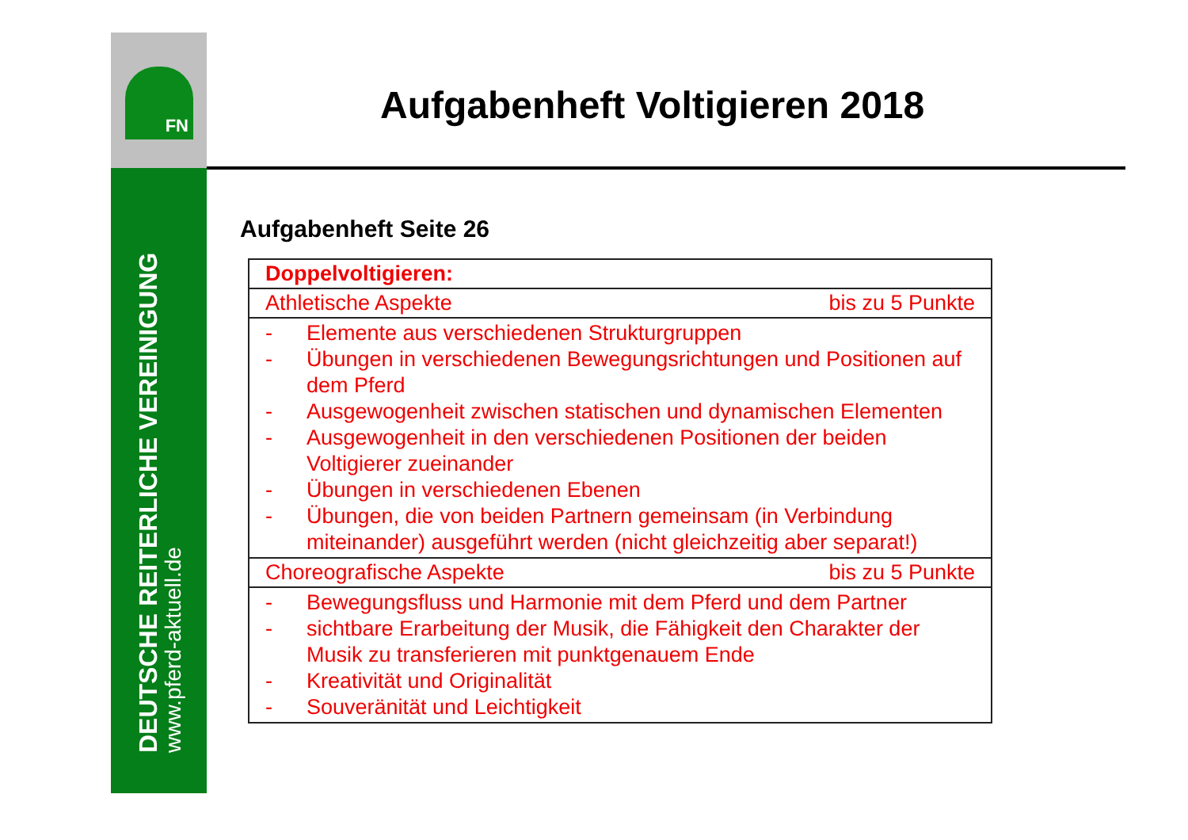FN
DEUTSCHE REITERLICHE VEREINIGUNG
www.pferd-aktuell.de
Aufgabenheft Voltigieren 2018
Aufgabenheft Seite 26
| Doppelvoltigieren: |
| Athletische Aspekte bis zu 5 Punkte |
| - Elemente aus verschiedenen Strukturgruppen - Übungen in verschiedenen Bewegungsrichtungen und Positionen auf dem Pferd - Ausgewogenheit zwischen statischen und dynamischen Elementen - Ausgewogenheit in den verschiedenen Positionen der beiden Voltigierer zueinander - Übungen in verschiedenen Ebenen - Übungen, die von beiden Partnern gemeinsam (in Verbindung miteinander) ausgeführt werden (nicht gleichzeitig aber separat!) |
| Choreografische Aspekte bis zu 5 Punkte |
| - Bewegungsfluss und Harmonie mit dem Pferd und dem Partner - sichtbare Erarbeitung der Musik, die Fähigkeit den Charakter der Musik zu transferieren mit punktgenauem Ende - Kreativität und Originalität - Souveränität und Leichtigkeit |